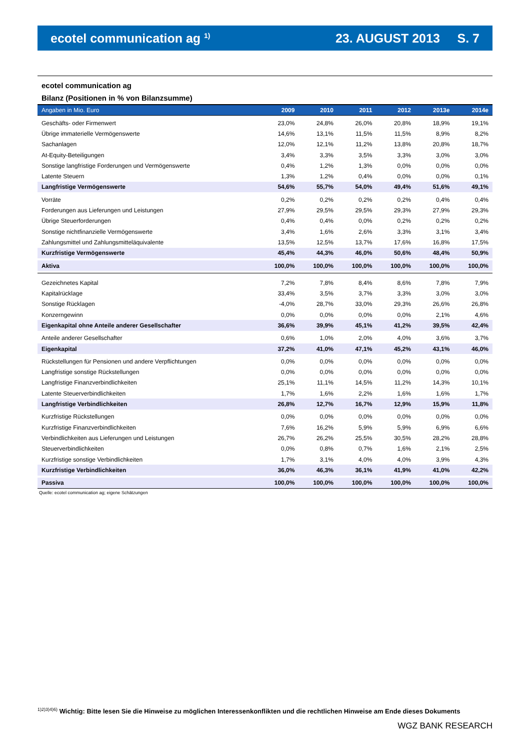ecotel communication ag <sup>1)</sup>
23. AUGUST 2013 S. 7
ecotel communication ag
Bilanz (Positionen in % von Bilanzsumme)
| Angaben in Mio. Euro | 2009 | 2010 | 2011 | 2012 | 2013e | 2014e |
| --- | --- | --- | --- | --- | --- | --- |
| Geschäfts- oder Firmenwert | 23,0% | 24,8% | 26,0% | 20,8% | 18,9% | 19,1% |
| Übrige immaterielle Vermögenswerte | 14,6% | 13,1% | 11,5% | 11,5% | 8,9% | 8,2% |
| Sachanlagen | 12,0% | 12,1% | 11,2% | 13,8% | 20,8% | 18,7% |
| At-Equity-Beteiligungen | 3,4% | 3,3% | 3,5% | 3,3% | 3,0% | 3,0% |
| Sonstige langfristige Forderungen und Vermögenswerte | 0,4% | 1,2% | 1,3% | 0,0% | 0,0% | 0,0% |
| Latente Steuern | 1,3% | 1,2% | 0,4% | 0,0% | 0,0% | 0,1% |
| Langfristige Vermögenswerte | 54,6% | 55,7% | 54,0% | 49,4% | 51,6% | 49,1% |
| Vorräte | 0,2% | 0,2% | 0,2% | 0,2% | 0,4% | 0,4% |
| Forderungen aus Lieferungen und Leistungen | 27,9% | 29,5% | 29,5% | 29,3% | 27,9% | 29,3% |
| Übrige Steuerforderungen | 0,4% | 0,4% | 0,0% | 0,2% | 0,2% | 0,2% |
| Sonstige nichtfinanzielle Vermögenswerte | 3,4% | 1,6% | 2,6% | 3,3% | 3,1% | 3,4% |
| Zahlungsmittel und Zahlungsmitteläquivalente | 13,5% | 12,5% | 13,7% | 17,6% | 16,8% | 17,5% |
| Kurzfristige Vermögenswerte | 45,4% | 44,3% | 46,0% | 50,6% | 48,4% | 50,9% |
| Aktiva | 100,0% | 100,0% | 100,0% | 100,0% | 100,0% | 100,0% |
| Gezeichnetes Kapital | 7,2% | 7,8% | 8,4% | 8,6% | 7,8% | 7,9% |
| Kapitalrücklage | 33,4% | 3,5% | 3,7% | 3,3% | 3,0% | 3,0% |
| Sonstige Rücklagen | -4,0% | 28,7% | 33,0% | 29,3% | 26,6% | 26,8% |
| Konzerngewinn | 0,0% | 0,0% | 0,0% | 0,0% | 2,1% | 4,6% |
| Eigenkapital ohne Anteile anderer Gesellschafter | 36,6% | 39,9% | 45,1% | 41,2% | 39,5% | 42,4% |
| Anteile anderer Gesellschafter | 0,6% | 1,0% | 2,0% | 4,0% | 3,6% | 3,7% |
| Eigenkapital | 37,2% | 41,0% | 47,1% | 45,2% | 43,1% | 46,0% |
| Rückstellungen für Pensionen und andere Verpflichtungen | 0,0% | 0,0% | 0,0% | 0,0% | 0,0% | 0,0% |
| Langfristige sonstige Rückstellungen | 0,0% | 0,0% | 0,0% | 0,0% | 0,0% | 0,0% |
| Langfristige Finanzverbindlichkeiten | 25,1% | 11,1% | 14,5% | 11,2% | 14,3% | 10,1% |
| Latente Steuerverbindlichkeiten | 1,7% | 1,6% | 2,2% | 1,6% | 1,6% | 1,7% |
| Langfristige Verbindlichkeiten | 26,8% | 12,7% | 16,7% | 12,9% | 15,9% | 11,8% |
| Kurzfristige Rückstellungen | 0,0% | 0,0% | 0,0% | 0,0% | 0,0% | 0,0% |
| Kurzfristige Finanzverbindlichkeiten | 7,6% | 16,2% | 5,9% | 5,9% | 6,9% | 6,6% |
| Verbindlichkeiten aus Lieferungen und Leistungen | 26,7% | 26,2% | 25,5% | 30,5% | 28,2% | 28,8% |
| Steuerverbindlichkeiten | 0,0% | 0,8% | 0,7% | 1,6% | 2,1% | 2,5% |
| Kurzfristige sonstige Verbindlichkeiten | 1,7% | 3,1% | 4,0% | 4,0% | 3,9% | 4,3% |
| Kurzfristige Verbindlichkeiten | 36,0% | 46,3% | 36,1% | 41,9% | 41,0% | 42,2% |
| Passiva | 100,0% | 100,0% | 100,0% | 100,0% | 100,0% | 100,0% |
Quelle: ecotel communication ag; eigene Schätzungen
<sup>1)2)3)4)6)</sup> Wichtig: Bitte lesen Sie die Hinweise zu möglichen Interessenkonflikten und die rechtlichen Hinweise am Ende dieses Dokuments
WGZ BANK RESEARCH